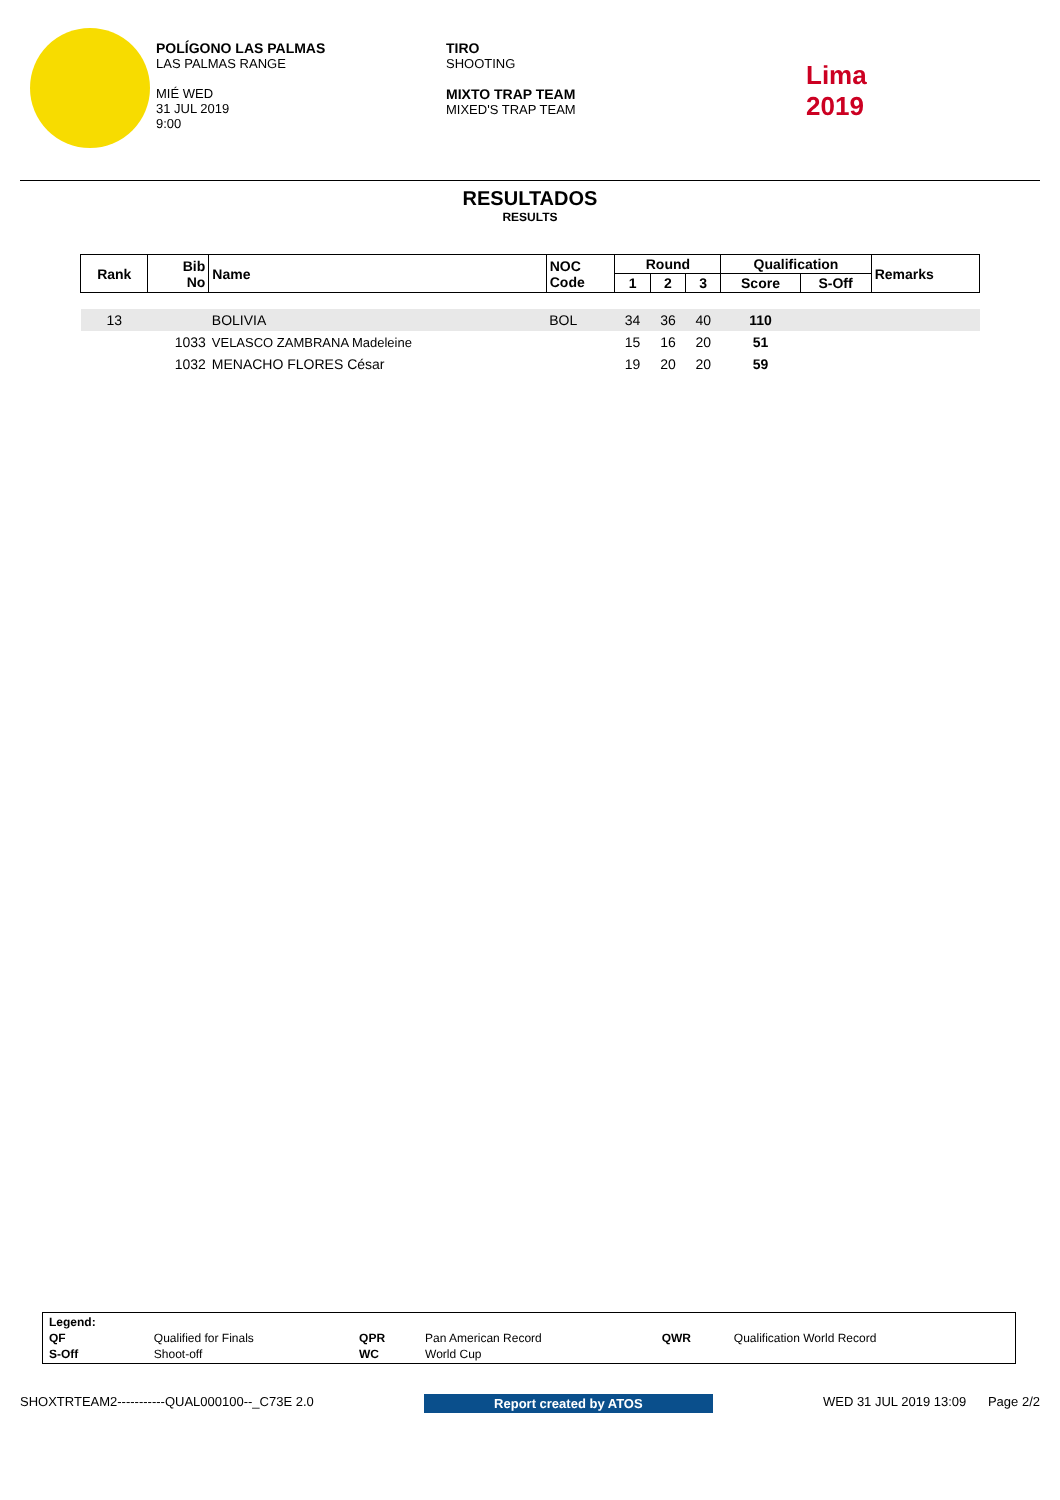POLÍGONO LAS PALMAS
LAS PALMAS RANGE
MIÉ WED
31 JUL 2019
9:00
TIRO
SHOOTING
MIXTO TRAP TEAM
MIXED'S TRAP TEAM
Lima
2019
RESULTADOS
RESULTS
| Rank | Bib No | Name | NOC Code | Round | | | Qualification | | Remarks |
| --- | --- | --- | --- | --- | --- | --- | --- | --- | --- |
| | | | | 1 | 2 | 3 | Score | S-Off | |
| 13 | | BOLIVIA | BOL | 34 | 36 | 40 | 110 | | |
| | 1033 | VELASCO ZAMBRANA Madeleine | | 15 | 16 | 20 | 51 | | |
| | 1032 | MENACHO FLORES César | | 19 | 20 | 20 | 59 | | |
| Legend: | | | | | |
| QF | Qualified for Finals | QPR | Pan American Record | QWR | Qualification World Record |
| S-Off | Shoot-off | WC | World Cup | | |
SHOXTRTEAM2-----------QUAL000100--_C73E 2.0 Report created by ATOS WED 31 JUL 2019 13:09 Page 2/2